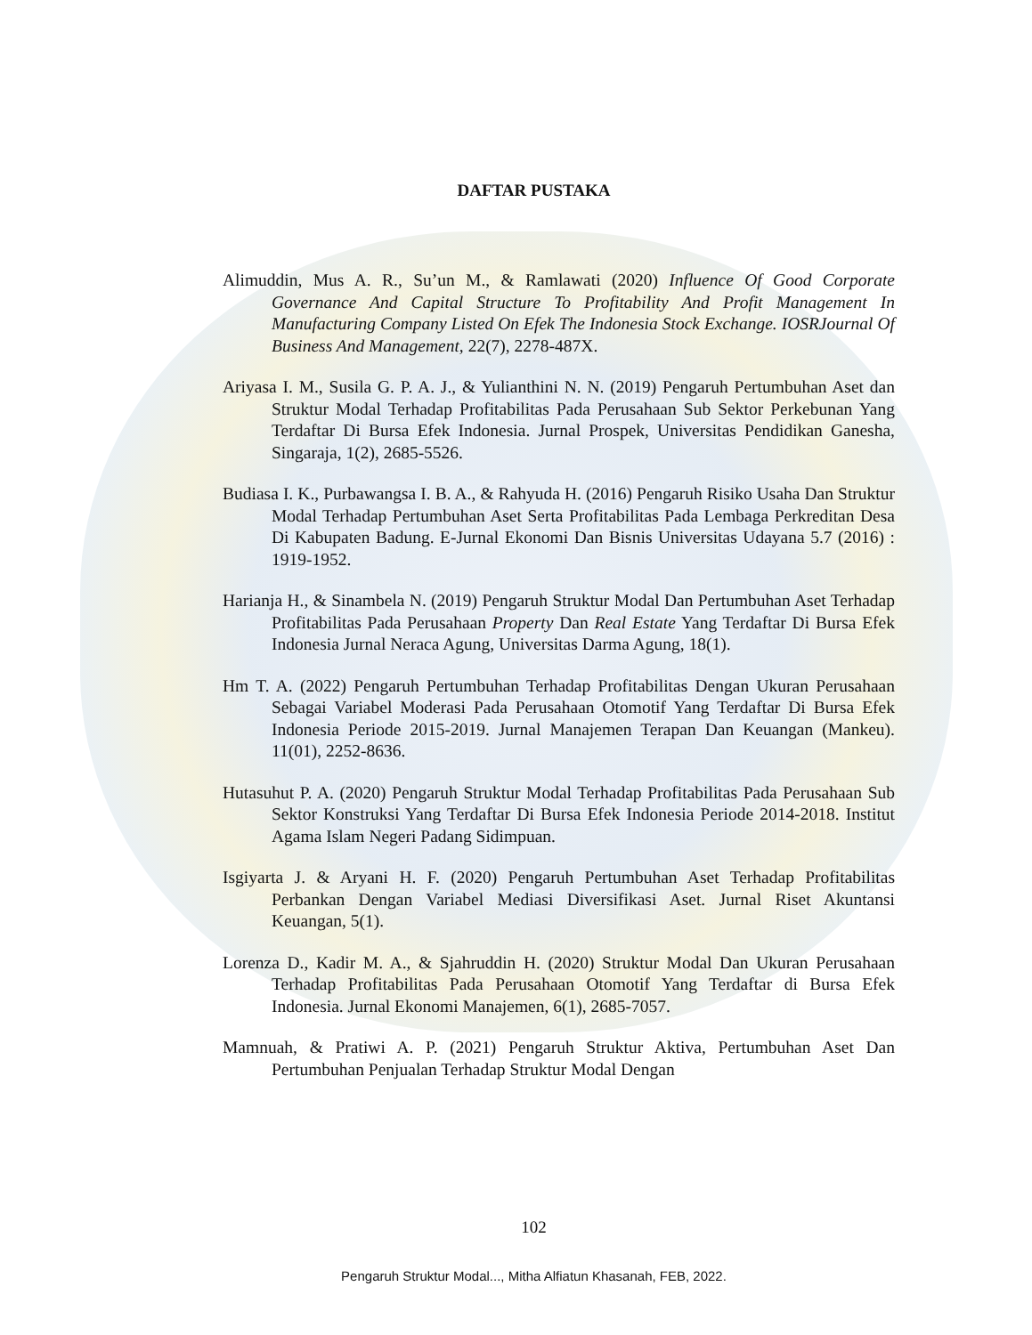DAFTAR PUSTAKA
Alimuddin, Mus A. R., Su’un M., & Ramlawati (2020) Influence Of Good Corporate Governance And Capital Structure To Profitability And Profit Management In Manufacturing Company Listed On Efek The Indonesia Stock Exchange. IOSRJournal Of Business And Management, 22(7), 2278-487X.
Ariyasa I. M., Susila G. P. A. J., & Yulianthini N. N. (2019) Pengaruh Pertumbuhan Aset dan Struktur Modal Terhadap Profitabilitas Pada Perusahaan Sub Sektor Perkebunan Yang Terdaftar Di Bursa Efek Indonesia. Jurnal Prospek, Universitas Pendidikan Ganesha, Singaraja, 1(2), 2685-5526.
Budiasa I. K., Purbawangsa I. B. A., & Rahyuda H. (2016) Pengaruh Risiko Usaha Dan Struktur Modal Terhadap Pertumbuhan Aset Serta Profitabilitas Pada Lembaga Perkreditan Desa Di Kabupaten Badung. E-Jurnal Ekonomi Dan Bisnis Universitas Udayana 5.7 (2016) : 1919-1952.
Harianja H., & Sinambela N. (2019) Pengaruh Struktur Modal Dan Pertumbuhan Aset Terhadap Profitabilitas Pada Perusahaan Property Dan Real Estate Yang Terdaftar Di Bursa Efek Indonesia Jurnal Neraca Agung, Universitas Darma Agung, 18(1).
Hm T. A. (2022) Pengaruh Pertumbuhan Terhadap Profitabilitas Dengan Ukuran Perusahaan Sebagai Variabel Moderasi Pada Perusahaan Otomotif Yang Terdaftar Di Bursa Efek Indonesia Periode 2015-2019. Jurnal Manajemen Terapan Dan Keuangan (Mankeu). 11(01), 2252-8636.
Hutasuhut P. A. (2020) Pengaruh Struktur Modal Terhadap Profitabilitas Pada Perusahaan Sub Sektor Konstruksi Yang Terdaftar Di Bursa Efek Indonesia Periode 2014-2018. Institut Agama Islam Negeri Padang Sidimpuan.
Isgiyarta J. & Aryani H. F. (2020) Pengaruh Pertumbuhan Aset Terhadap Profitabilitas Perbankan Dengan Variabel Mediasi Diversifikasi Aset. Jurnal Riset Akuntansi Keuangan, 5(1).
Lorenza D., Kadir M. A., & Sjahruddin H. (2020) Struktur Modal Dan Ukuran Perusahaan Terhadap Profitabilitas Pada Perusahaan Otomotif Yang Terdaftar di Bursa Efek Indonesia. Jurnal Ekonomi Manajemen, 6(1), 2685-7057.
Mamnuah, & Pratiwi A. P. (2021) Pengaruh Struktur Aktiva, Pertumbuhan Aset Dan Pertumbuhan Penjualan Terhadap Struktur Modal Dengan
102
Pengaruh Struktur Modal..., Mitha Alfiatun Khasanah, FEB, 2022.